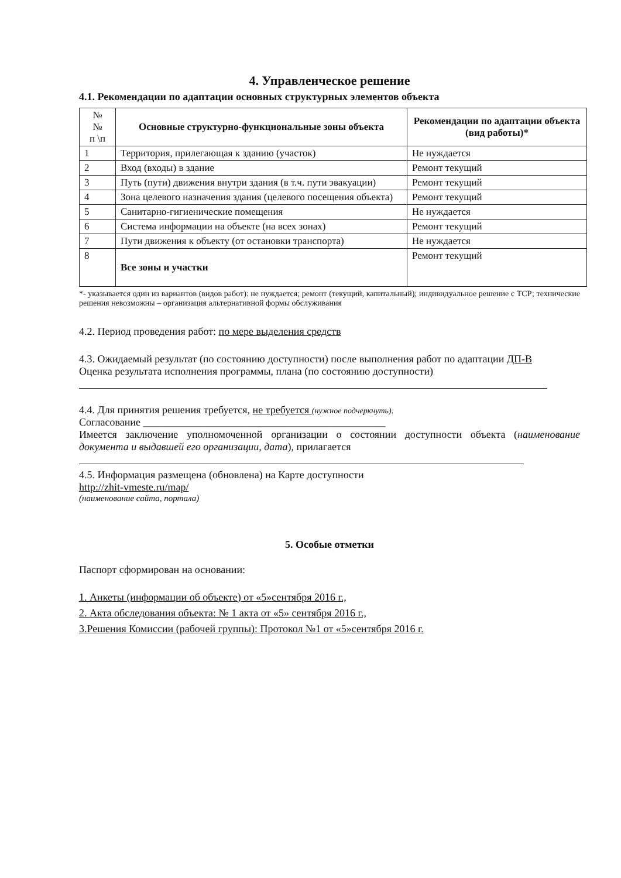4. Управленческое решение
4.1. Рекомендации по адаптации основных структурных элементов объекта
| № № п \п | Основные структурно-функциональные зоны объекта | Рекомендации по адаптации объекта (вид работы)* |
| --- | --- | --- |
| 1 | Территория, прилегающая к зданию (участок) | Не нуждается |
| 2 | Вход (входы) в здание | Ремонт текущий |
| 3 | Путь (пути) движения внутри здания (в т.ч. пути эвакуации) | Ремонт текущий |
| 4 | Зона целевого назначения здания (целевого посещения объекта) | Ремонт текущий |
| 5 | Санитарно-гигиенические помещения | Не нуждается |
| 6 | Система информации на объекте (на всех зонах) | Ремонт текущий |
| 7 | Пути движения к объекту (от остановки транспорта) | Не нуждается |
| 8 | Все зоны и участки | Ремонт текущий |
*- указывается один из вариантов (видов работ): не нуждается; ремонт (текущий, капитальный); индивидуальное решение с ТСР; технические решения невозможны – организация альтернативной формы обслуживания
4.2. Период проведения работ: по мере выделения средств
4.3. Ожидаемый результат (по состоянию доступности) после выполнения работ по адаптации ДП-В
Оценка результата исполнения программы, плана (по состоянию доступности)
4.4. Для принятия решения требуется, не требуется (нужное подчеркнуть):
Согласование ______________________________________________
Имеется заключение уполномоченной организации о состоянии доступности объекта (наименование документа и выдавшей его организации, дата), прилагается
4.5. Информация размещена (обновлена) на Карте доступности
http://zhit-vmeste.ru/map/
(наименование сайта, портала)
5. Особые отметки
Паспорт сформирован на основании:
1. Анкеты (информации об объекте) от «5»сентября 2016 г.,
2. Акта обследования объекта: № 1 акта от «5» сентября 2016 г.,
3.Решения Комиссии (рабочей группы): Протокол №1 от «5»сентября 2016 г.